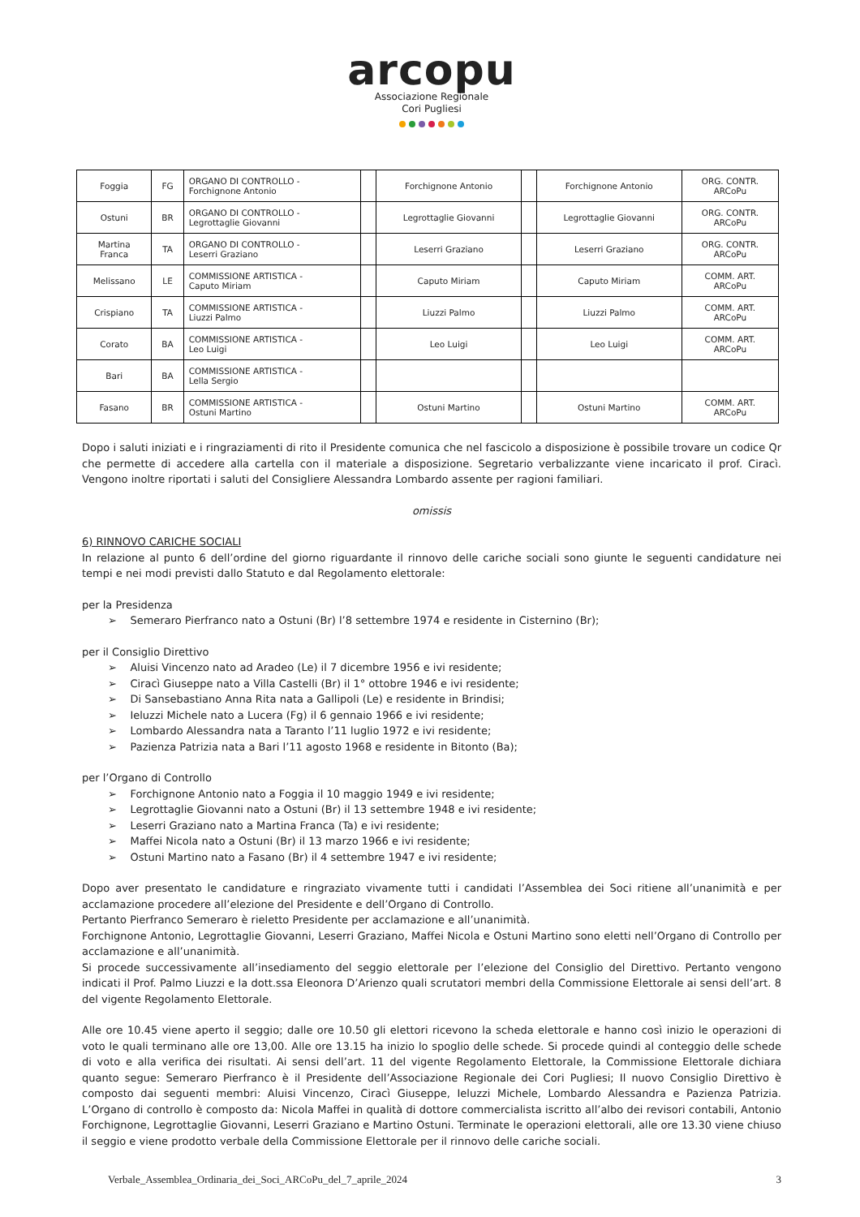arcopu
Associazione Regionale
Cori Pugliesi
| Foggia | FG | ORGANO DI CONTROLLO - Forchignone Antonio | | Forchignone Antonio | | Forchignone Antonio | ORG. CONTR. ARCoPu |
| Ostuni | BR | ORGANO DI CONTROLLO - Legrottaglie Giovanni | | Legrottaglie Giovanni | | Legrottaglie Giovanni | ORG. CONTR. ARCoPu |
| Martina Franca | TA | ORGANO DI CONTROLLO - Leserri Graziano | | Leserri Graziano | | Leserri Graziano | ORG. CONTR. ARCoPu |
| Melissano | LE | COMMISSIONE ARTISTICA - Caputo Miriam | | Caputo Miriam | | Caputo Miriam | COMM. ART. ARCoPu |
| Crispiano | TA | COMMISSIONE ARTISTICA - Liuzzi Palmo | | Liuzzi Palmo | | Liuzzi Palmo | COMM. ART. ARCoPu |
| Corato | BA | COMMISSIONE ARTISTICA - Leo Luigi | | Leo Luigi | | Leo Luigi | COMM. ART. ARCoPu |
| Bari | BA | COMMISSIONE ARTISTICA - Lella Sergio | | | | | |
| Fasano | BR | COMMISSIONE ARTISTICA - Ostuni Martino | | Ostuni Martino | | Ostuni Martino | COMM. ART. ARCoPu |
Dopo i saluti iniziati e i ringraziamenti di rito il Presidente comunica che nel fascicolo a disposizione è possibile trovare un codice Qr che permette di accedere alla cartella con il materiale a disposizione. Segretario verbalizzante viene incaricato il prof. Ciracì. Vengono inoltre riportati i saluti del Consigliere Alessandra Lombardo assente per ragioni familiari.
omissis
6) RINNOVO CARICHE SOCIALI
In relazione al punto 6 dell’ordine del giorno riguardante il rinnovo delle cariche sociali sono giunte le seguenti candidature nei tempi e nei modi previsti dallo Statuto e dal Regolamento elettorale:
per la Presidenza
➢ Semeraro Pierfranco nato a Ostuni (Br) l’8 settembre 1974 e residente in Cisternino (Br);
per il Consiglio Direttivo
➢ Aluisi Vincenzo nato ad Aradeo (Le) il 7 dicembre 1956 e ivi residente;
➢ Ciracì Giuseppe nato a Villa Castelli (Br) il 1° ottobre 1946 e ivi residente;
➢ Di Sansebastiano Anna Rita nata a Gallipoli (Le) e residente in Brindisi;
➢ Ieluzzi Michele nato a Lucera (Fg) il 6 gennaio 1966 e ivi residente;
➢ Lombardo Alessandra nata a Taranto l’11 luglio 1972 e ivi residente;
➢ Pazienza Patrizia nata a Bari l’11 agosto 1968 e residente in Bitonto (Ba);
per l’Organo di Controllo
➢ Forchignone Antonio nato a Foggia il 10 maggio 1949 e ivi residente;
➢ Legrottaglie Giovanni nato a Ostuni (Br) il 13 settembre 1948 e ivi residente;
➢ Leserri Graziano nato a Martina Franca (Ta) e ivi residente;
➢ Maffei Nicola nato a Ostuni (Br) il 13 marzo 1966 e ivi residente;
➢ Ostuni Martino nato a Fasano (Br) il 4 settembre 1947 e ivi residente;
Dopo aver presentato le candidature e ringraziato vivamente tutti i candidati l’Assemblea dei Soci ritiene all’unanimità e per acclamazione procedere all’elezione del Presidente e dell’Organo di Controllo.
Pertanto Pierfranco Semeraro è rieletto Presidente per acclamazione e all’unanimità.
Forchignone Antonio, Legrottaglie Giovanni, Leserri Graziano, Maffei Nicola e Ostuni Martino sono eletti nell’Organo di Controllo per acclamazione e all’unanimità.
Si procede successivamente all’insediamento del seggio elettorale per l’elezione del Consiglio del Direttivo. Pertanto vengono indicati il Prof. Palmo Liuzzi e la dott.ssa Eleonora D’Arienzo quali scrutatori membri della Commissione Elettorale ai sensi dell’art. 8 del vigente Regolamento Elettorale.
Alle ore 10.45 viene aperto il seggio; dalle ore 10.50 gli elettori ricevono la scheda elettorale e hanno così inizio le operazioni di voto le quali terminano alle ore 13,00. Alle ore 13.15 ha inizio lo spoglio delle schede. Si procede quindi al conteggio delle schede di voto e alla verifica dei risultati. Ai sensi dell’art. 11 del vigente Regolamento Elettorale, la Commissione Elettorale dichiara quanto segue: Semeraro Pierfranco è il Presidente dell’Associazione Regionale dei Cori Pugliesi; Il nuovo Consiglio Direttivo è composto dai seguenti membri: Aluisi Vincenzo, Ciracì Giuseppe, Ieluzzi Michele, Lombardo Alessandra e Pazienza Patrizia. L’Organo di controllo è composto da: Nicola Maffei in qualità di dottore commercialista iscritto all’albo dei revisori contabili, Antonio Forchignone, Legrottaglie Giovanni, Leserri Graziano e Martino Ostuni. Terminate le operazioni elettorali, alle ore 13.30 viene chiuso il seggio e viene prodotto verbale della Commissione Elettorale per il rinnovo delle cariche sociali.
Verbale_Assemblea_Ordinaria_dei_Soci_ARCoPu_del_7_aprile_2024 3